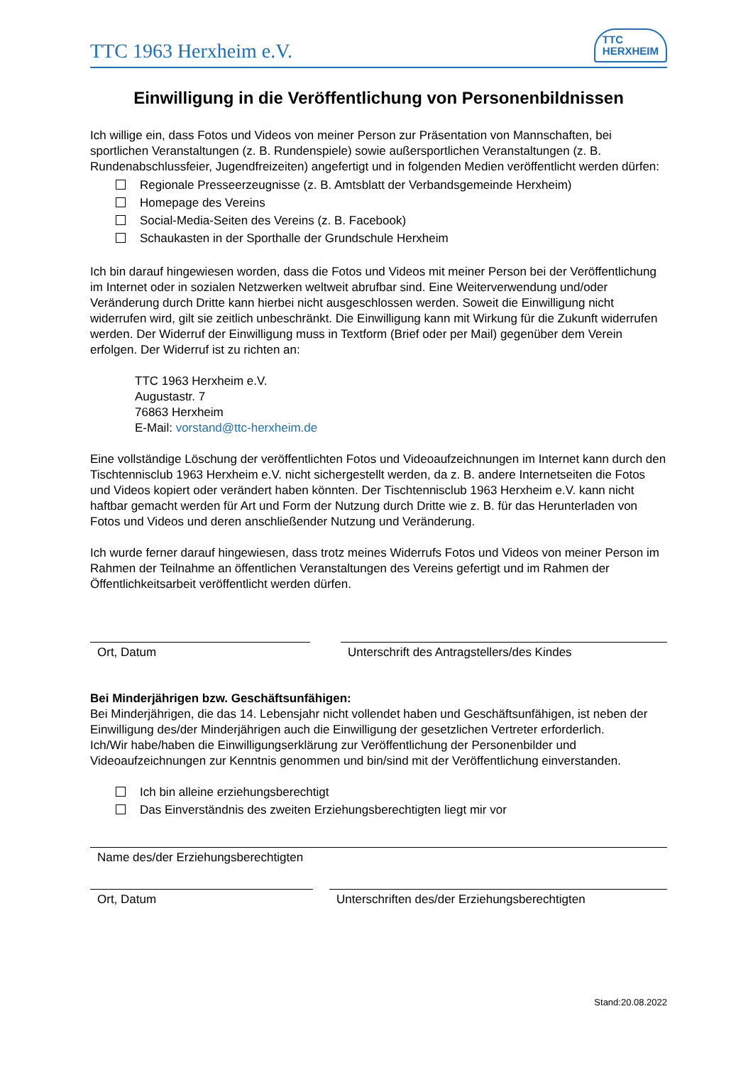TTC 1963 Herxheim e.V.
TTC
HERXHEIM
Einwilligung in die Veröffentlichung von Personenbildnissen
Ich willige ein, dass Fotos und Videos von meiner Person zur Präsentation von Mannschaften, bei sportlichen Veranstaltungen (z. B. Rundenspiele) sowie außersportlichen Veranstaltungen (z. B. Rundenabschlussfeier, Jugendfreizeiten) angefertigt und in folgenden Medien veröffentlicht werden dürfen:
Regionale Presseerzeugnisse (z. B. Amtsblatt der Verbandsgemeinde Herxheim)
Homepage des Vereins
Social-Media-Seiten des Vereins (z. B. Facebook)
Schaukasten in der Sporthalle der Grundschule Herxheim
Ich bin darauf hingewiesen worden, dass die Fotos und Videos mit meiner Person bei der Veröffentlichung im Internet oder in sozialen Netzwerken weltweit abrufbar sind. Eine Weiterverwendung und/oder Veränderung durch Dritte kann hierbei nicht ausgeschlossen werden. Soweit die Einwilligung nicht widerrufen wird, gilt sie zeitlich unbeschränkt. Die Einwilligung kann mit Wirkung für die Zukunft widerrufen werden. Der Widerruf der Einwilligung muss in Textform (Brief oder per Mail) gegenüber dem Verein erfolgen. Der Widerruf ist zu richten an:
TTC 1963 Herxheim e.V.
Augustastr. 7
76863 Herxheim
E-Mail: vorstand@ttc-herxheim.de
Eine vollständige Löschung der veröffentlichten Fotos und Videoaufzeichnungen im Internet kann durch den Tischtennisclub 1963 Herxheim e.V. nicht sichergestellt werden, da z. B. andere Internetseiten die Fotos und Videos kopiert oder verändert haben könnten. Der Tischtennisclub 1963 Herxheim e.V. kann nicht haftbar gemacht werden für Art und Form der Nutzung durch Dritte wie z. B. für das Herunterladen von Fotos und Videos und deren anschließender Nutzung und Veränderung.
Ich wurde ferner darauf hingewiesen, dass trotz meines Widerrufs Fotos und Videos von meiner Person im Rahmen der Teilnahme an öffentlichen Veranstaltungen des Vereins gefertigt und im Rahmen der Öffentlichkeitsarbeit veröffentlicht werden dürfen.
Ort, Datum Unterschrift des Antragstellers/des Kindes
Bei Minderjährigen bzw. Geschäftsunfähigen:
Bei Minderjährigen, die das 14. Lebensjahr nicht vollendet haben und Geschäftsunfähigen, ist neben der Einwilligung des/der Minderjährigen auch die Einwilligung der gesetzlichen Vertreter erforderlich.
Ich/Wir habe/haben die Einwilligungserklärung zur Veröffentlichung der Personenbilder und Videoaufzeichnungen zur Kenntnis genommen und bin/sind mit der Veröffentlichung einverstanden.
Ich bin alleine erziehungsberechtigt
Das Einverständnis des zweiten Erziehungsberechtigten liegt mir vor
Name des/der Erziehungsberechtigten
Ort, Datum Unterschriften des/der Erziehungsberechtigten
Stand:20.08.2022